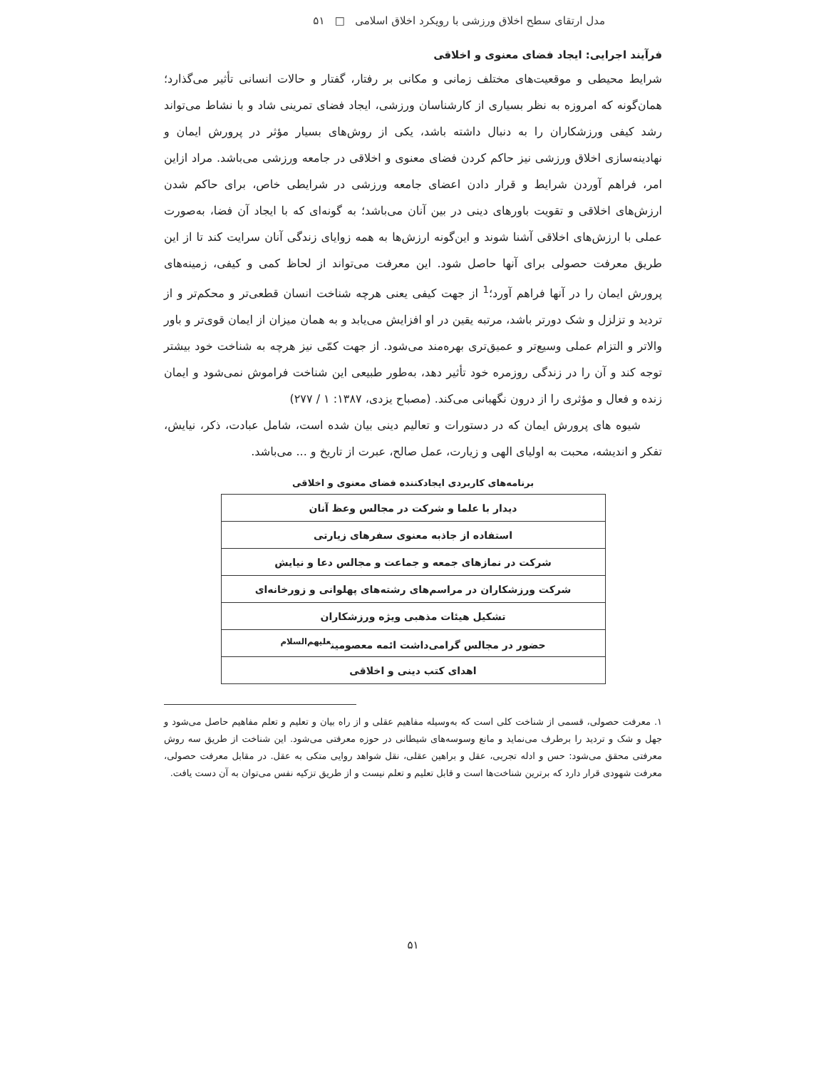مدل ارتقای سطح اخلاق ورزشی با رویکرد اخلاق اسلامی □ ۵۱
فرآیند اجرایی: ایجاد فضای معنوی و اخلاقی
شرایط محیطی و موقعیت‌های مختلف زمانی و مکانی بر رفتار، گفتار و حالات انسانی تأثیر می‌گذارد؛ همان‌گونه که امروزه به نظر بسیاری از کارشناسان ورزشی، ایجاد فضای تمرینی شاد و با نشاط می‌تواند رشد کیفی ورزشکاران را به دنبال داشته باشد، یکی از روش‌های بسیار مؤثر در پرورش ایمان و نهادینه‌سازی اخلاق ورزشی نیز حاکم کردن فضای معنوی و اخلاقی در جامعه ورزشی می‌باشد. مراد ازاین امر، فراهم آوردن شرایط و قرار دادن اعضای جامعه ورزشی در شرایطی خاص، برای حاکم شدن ارزش‌های اخلاقی و تقویت باورهای دینی در بین آنان می‌باشد؛ به گونه‌ای که با ایجاد آن فضا، به‌صورت عملی با ارزش‌های اخلاقی آشنا شوند و این‌گونه ارزش‌ها به همه زوایای زندگی آنان سرایت کند تا از این طریق معرفت حصولی برای آنها حاصل شود. این معرفت می‌تواند از لحاظ کمی و کیفی، زمینه‌های پرورش ایمان را در آنها فراهم آورد؛<sup>1</sup> از جهت کیفی یعنی هرچه شناخت انسان قطعی‌تر و محکم‌تر و از تردید و تزلزل و شک دورتر باشد، مرتبه یقین در او افزایش می‌یابد و به همان میزان از ایمان قوی‌تر و باور والاتر و التزام عملی وسیع‌تر و عمیق‌تری بهره‌مند می‌شود. از جهت کمّی نیز هرچه به شناخت خود بیشتر توجه کند و آن را در زندگی روزمره خود تأثیر دهد، به‌طور طبیعی این شناخت فراموش نمی‌شود و ایمان زنده و فعال و مؤثری را از درون نگهبانی می‌کند. (مصباح یزدی، ۱۳۸۷: ۱ / ۲۷۷)
شیوه های پرورش ایمان که در دستورات و تعالیم دینی بیان شده است، شامل عبادت، ذکر، نیایش، تفکر و اندیشه، محبت به اولیای الهی و زیارت، عمل صالح، عبرت از تاریخ و ... می‌باشد.
برنامه‌های کاربردی ایجادکننده فضای معنوی و اخلاقی
| دیدار با علما و شرکت در مجالس وعظ آنان |
| استفاده از جاذبه معنوی سفرهای زیارتی |
| شرکت در نمازهای جمعه و جماعت و مجالس دعا و نیایش |
| شرکت ورزشکاران در مراسم‌های رشته‌های پهلوانی و زورخانه‌ای |
| تشکیل هیئات مذهبی ویژه ورزشکاران |
| حضور در مجالس گرامی‌داشت ائمه معصومین<sup>علیهم‌السلام</sup> |
| اهدای کتب دینی و اخلاقی |
۱. معرفت حصولی، قسمی از شناخت کلی است که به‌وسیله مفاهیم عقلی و از راه بیان و تعلیم و تعلم مفاهیم حاصل می‌شود و جهل و شک و تردید را برطرف می‌نماید و مانع وسوسه‌های شیطانی در حوزه معرفتی می‌شود. این شناخت از طریق سه روش معرفتی محقق می‌شود: حس و ادله تجربی، عقل و براهین عقلی، نقل شواهد روایی متکی به عقل. در مقابل معرفت حصولی، معرفت شهودی قرار دارد که برترین شناخت‌ها است و قابل تعلیم و تعلم نیست و از طریق تزکیه نفس می‌توان به آن دست یافت.
۵۱